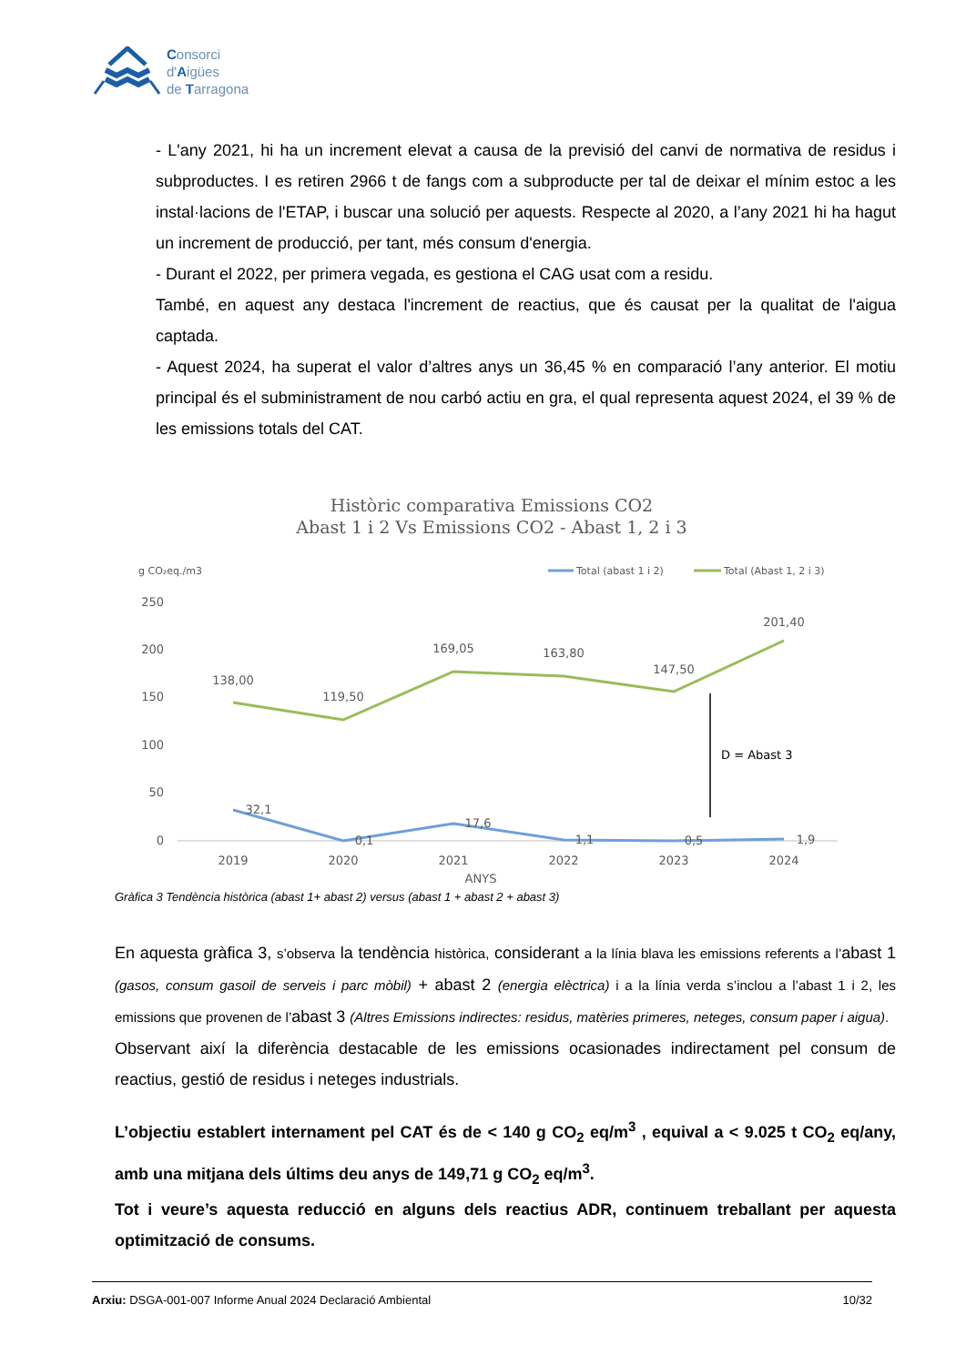Consorci
d'Aigües
de Tarragona
- L'any 2021, hi ha un increment elevat a causa de la previsió del canvi de normativa de residus i subproductes. I es retiren 2966 t de fangs com a subproducte per tal de deixar el mínim estoc a les instal·lacions de l'ETAP, i buscar una solució per aquests. Respecte al 2020, a l’any 2021 hi ha hagut un increment de producció, per tant, més consum d'energia.
- Durant el 2022, per primera vegada, es gestiona el CAG usat com a residu.
També, en aquest any destaca l'increment de reactius, que és causat per la qualitat de l'aigua captada.
- Aquest 2024, ha superat el valor d’altres anys un 36,45 % en comparació l’any anterior. El motiu principal és el subministrament de nou carbó actiu en gra, el qual representa aquest 2024, el 39 % de les emissions totals del CAT.
Històric comparativa Emissions CO2
Abast 1 i 2 Vs Emissions CO2 - Abast 1, 2 i 3
g CO₂eq./m3
Total (abast 1 i 2)
Total (Abast 1, 2 i 3)
250
200
150
100
50
0
138,00
119,50
169,05
163,80
147,50
201,40
32,1
0,1
17,6
1,1
0,5
1,9
2019
2020
2021
2022
2023
2024
ANYS
D = Abast 3
Gràfica 3 Tendència històrica (abast 1+ abast 2) versus (abast 1 + abast 2 + abast 3)
En aquesta gràfica 3, s’observa la tendència històrica, considerant a la línia blava les emissions referents a l’abast 1 (gasos, consum gasoil de serveis i parc mòbil) + abast 2 (energia elèctrica) i a la línia verda s’inclou a l’abast 1 i 2, les emissions que provenen de l’abast 3 (Altres Emissions indirectes: residus, matèries primeres, neteges, consum paper i aigua).
Observant així la diferència destacable de les emissions ocasionades indirectament pel consum de reactius, gestió de residus i neteges industrials.
L’objectiu establert internament pel CAT és de < 140 g CO<sub>2</sub> eq/m<sup>3</sup> , equival a < 9.025 t CO<sub>2</sub> eq/any, amb una mitjana dels últims deu anys de 149,71 g CO<sub>2</sub> eq/m<sup>3</sup>.
Tot i veure’s aquesta reducció en alguns dels reactius ADR, continuem treballant per aquesta optimització de consums.
Arxiu: DSGA-001-007 Informe Anual 2024 Declaració Ambiental 10/32